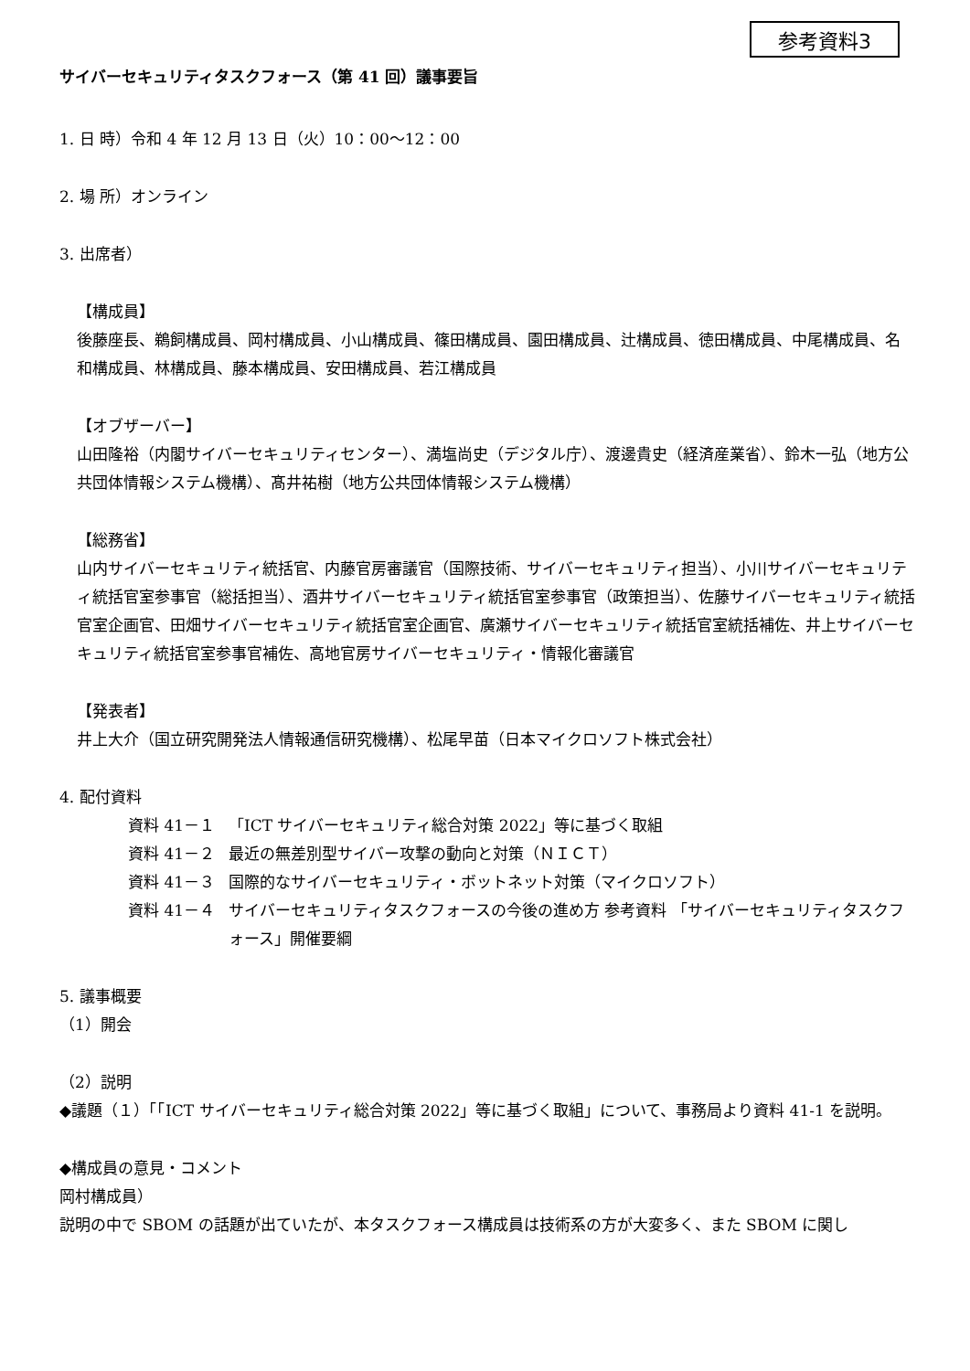参考資料3
サイバーセキュリティタスクフォース（第 41 回）議事要旨
1. 日 時）令和 4 年 12 月 13 日（火）10：00～12：00
2. 場 所）オンライン
3. 出席者）
【構成員】
後藤座長、鵜飼構成員、岡村構成員、小山構成員、篠田構成員、園田構成員、辻構成員、徳田構成員、中尾構成員、名和構成員、林構成員、藤本構成員、安田構成員、若江構成員
【オブザーバー】
山田隆裕（内閣サイバーセキュリティセンター）、満塩尚史（デジタル庁）、渡邊貴史（経済産業省）、鈴木一弘（地方公共団体情報システム機構）、髙井祐樹（地方公共団体情報システム機構）
【総務省】
山内サイバーセキュリティ統括官、内藤官房審議官（国際技術、サイバーセキュリティ担当）、小川サイバーセキュリティ統括官室参事官（総括担当）、酒井サイバーセキュリティ統括官室参事官（政策担当）、佐藤サイバーセキュリティ統括官室企画官、田畑サイバーセキュリティ統括官室企画官、廣瀬サイバーセキュリティ統括官室統括補佐、井上サイバーセキュリティ統括官室参事官補佐、高地官房サイバーセキュリティ・情報化審議官
【発表者】
井上大介（国立研究開発法人情報通信研究機構）、松尾早苗（日本マイクロソフト株式会社）
4. 配付資料
資料 41－１ 「ICT サイバーセキュリティ総合対策 2022」等に基づく取組
資料 41－２ 最近の無差別型サイバー攻撃の動向と対策（ＮＩＣＴ）
資料 41－３ 国際的なサイバーセキュリティ・ボットネット対策（マイクロソフト）
資料 41－４ サイバーセキュリティタスクフォースの今後の進め方 参考資料 「サイバーセキュリティタスクフォース」開催要綱
5. 議事概要
（1）開会
（2）説明
◆議題（１）「「ICT サイバーセキュリティ総合対策 2022」等に基づく取組」について、事務局より資料 41-1 を説明。
◆構成員の意見・コメント
岡村構成員）
説明の中で SBOM の話題が出ていたが、本タスクフォース構成員は技術系の方が大変多く、また SBOM に関し